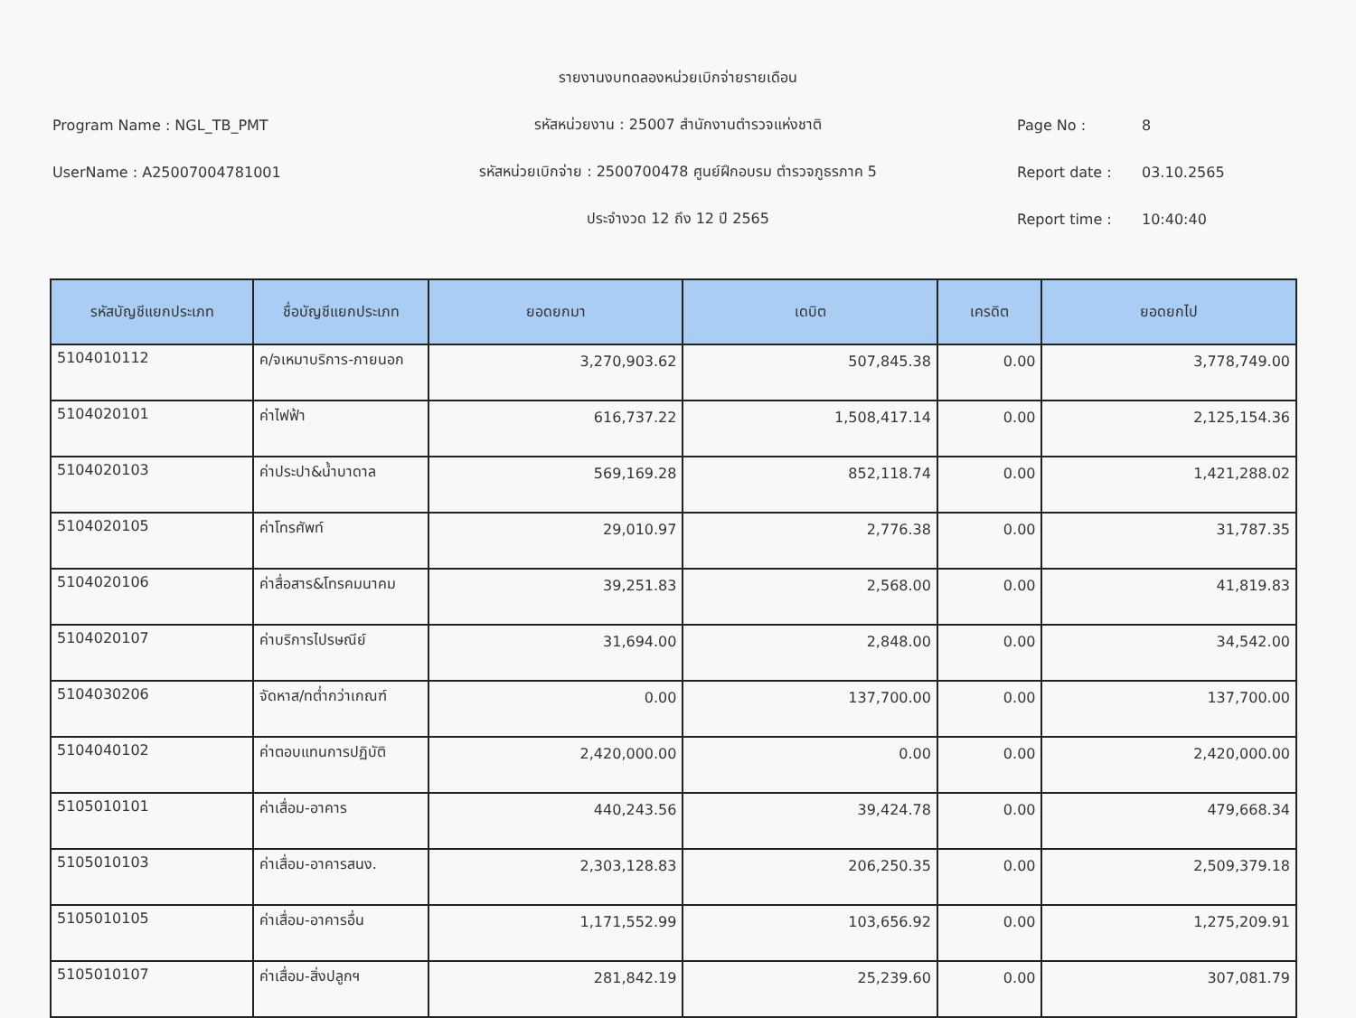Program Name : NGL_TB_PMT
UserName : A25007004781001
รายงานงบทดลองหน่วยเบิกจ่ายรายเดือน
รหัสหน่วยงาน : 25007 สำนักงานตำรวจแห่งชาติ
รหัสหน่วยเบิกจ่าย : 2500700478 ศูนย์ฝึกอบรม ตำรวจภูธรภาค 5
ประจำงวด 12 ถึง 12 ปี 2565
Page No : 8
Report date : 03.10.2565
Report time : 10:40:40
| รหัสบัญชีแยกประเภท | ชื่อบัญชีแยกประเภท | ยอดยกมา | เดบิต | เครดิต | ยอดยกไป |
| --- | --- | --- | --- | --- | --- |
| 5104010112 | ค/จเหมาบริการ-ภายนอก | 3,270,903.62 | 507,845.38 | 0.00 | 3,778,749.00 |
| 5104020101 | ค่าไฟฟ้า | 616,737.22 | 1,508,417.14 | 0.00 | 2,125,154.36 |
| 5104020103 | ค่าประปา&น้ำบาดาล | 569,169.28 | 852,118.74 | 0.00 | 1,421,288.02 |
| 5104020105 | ค่าโทรศัพท์ | 29,010.97 | 2,776.38 | 0.00 | 31,787.35 |
| 5104020106 | ค่าสื่อสาร&โทรคมนาคม | 39,251.83 | 2,568.00 | 0.00 | 41,819.83 |
| 5104020107 | ค่าบริการไปรษณีย์ | 31,694.00 | 2,848.00 | 0.00 | 34,542.00 |
| 5104030206 | จัดหาส/ทต่ำกว่าเกณฑ์ | 0.00 | 137,700.00 | 0.00 | 137,700.00 |
| 5104040102 | ค่าตอบแทนการปฏิบัติ | 2,420,000.00 | 0.00 | 0.00 | 2,420,000.00 |
| 5105010101 | ค่าเสื่อม-อาคาร | 440,243.56 | 39,424.78 | 0.00 | 479,668.34 |
| 5105010103 | ค่าเสื่อม-อาคารสนง. | 2,303,128.83 | 206,250.35 | 0.00 | 2,509,379.18 |
| 5105010105 | ค่าเสื่อม-อาคารอื่น | 1,171,552.99 | 103,656.92 | 0.00 | 1,275,209.91 |
| 5105010107 | ค่าเสื่อม-สิ่งปลูกฯ | 281,842.19 | 25,239.60 | 0.00 | 307,081.79 |